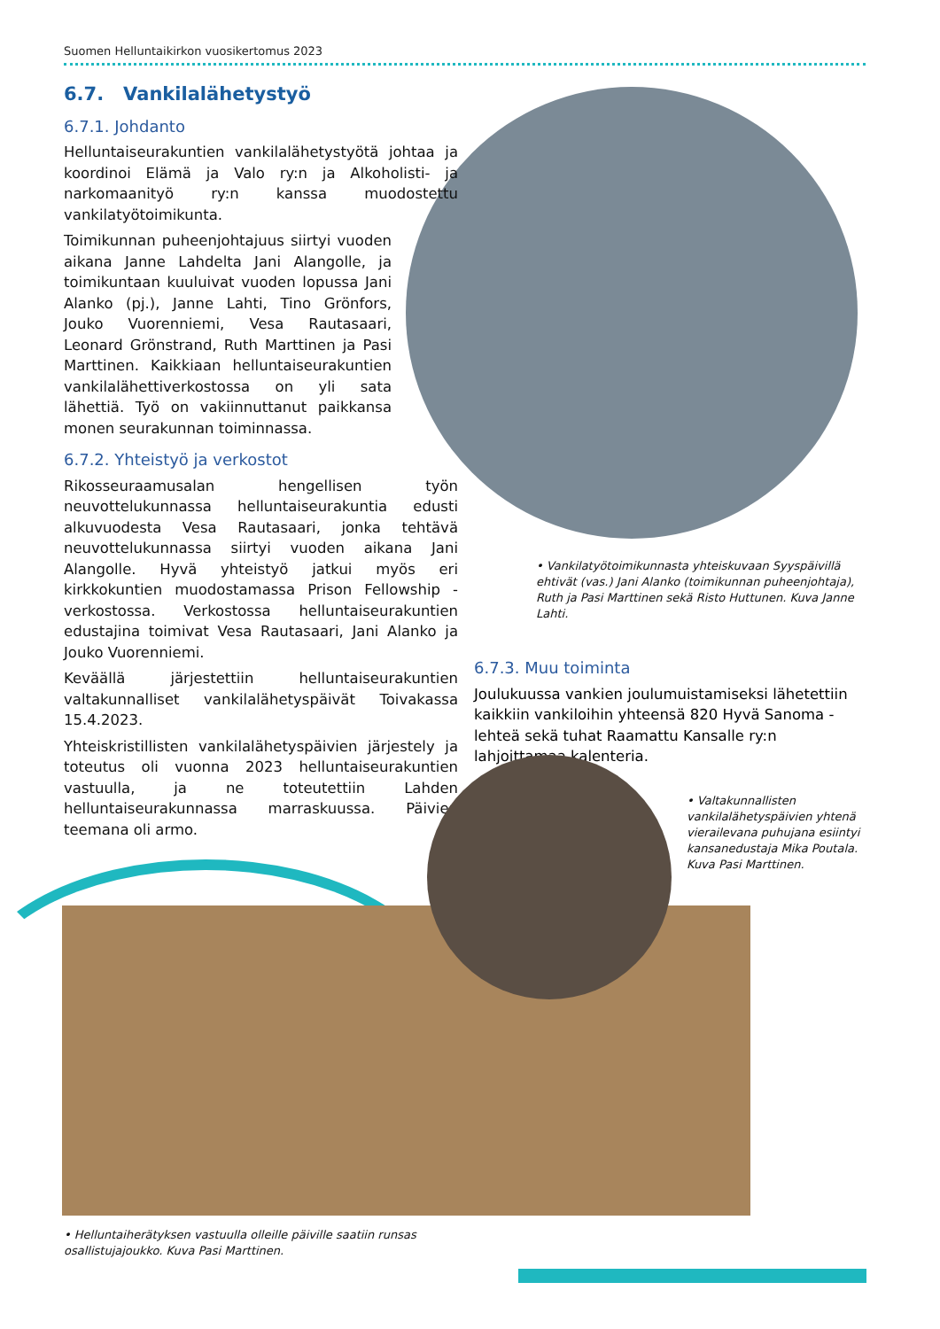Suomen Helluntaikirkon vuosikertomus 2023
6.7. Vankilalähetystyö
6.7.1. Johdanto
Helluntaiseurakuntien vankilalähetystyötä johtaa ja koordinoi Elämä ja Valo ry:n ja Alkoholisti- ja narkomaanityö ry:n kanssa muodostettu vankilatyötoimikunta.
Toimikunnan puheenjohtajuus siirtyi vuoden aikana Janne Lahdelta Jani Alangolle, ja toimikuntaan kuuluivat vuoden lopussa Jani Alanko (pj.), Janne Lahti, Tino Grönfors, Jouko Vuorenniemi, Vesa Rautasaari, Leonard Grönstrand, Ruth Marttinen ja Pasi Marttinen. Kaikkiaan helluntaiseurakuntien vankilalähettiverkostossa on yli sata lähettiä. Työ on vakiinnuttanut paikkansa monen seurakunnan toiminnassa.
6.7.2. Yhteistyö ja verkostot
Rikosseuraamusalan hengellisen työn neuvottelukunnassa helluntaiseurakuntia edusti alkuvuodesta Vesa Rautasaari, jonka tehtävä neuvottelukunnassa siirtyi vuoden aikana Jani Alangolle. Hyvä yhteistyö jatkui myös eri kirkkokuntien muodostamassa Prison Fellowship -verkostossa. Verkostossa helluntaiseurakuntien edustajina toimivat Vesa Rautasaari, Jani Alanko ja Jouko Vuorenniemi.
Keväällä järjestettiin helluntaiseurakuntien valtakunnalliset vankilalähetyspäivät Toivakassa 15.4.2023.
Yhteiskristillisten vankilalähetyspäivien järjestely ja toteutus oli vuonna 2023 helluntaiseurakuntien vastuulla, ja ne toteutettiin Lahden helluntaiseurakunnassa marraskuussa. Päivien teemana oli armo.
• Vankilatyötoimikunnasta yhteiskuvaan Syyspäivillä ehtivät (vas.) Jani Alanko (toimikunnan puheenjohtaja), Ruth ja Pasi Marttinen sekä Risto Huttunen. Kuva Janne Lahti.
6.7.3. Muu toiminta
Joulukuussa vankien joulumuistamiseksi lähetettiin kaikkiin vankiloihin yhteensä 820 Hyvä Sanoma -lehteä sekä tuhat Raamattu Kansalle ry:n lahjoittamaa kalenteria.
• Valtakunnallisten vankilalähetyspäivien yhtenä vierailevana puhujana esiintyi kansanedustaja Mika Poutala. Kuva Pasi Marttinen.
• Helluntaiherätyksen vastuulla olleille päiville saatiin runsas osallistujajoukko. Kuva Pasi Marttinen.